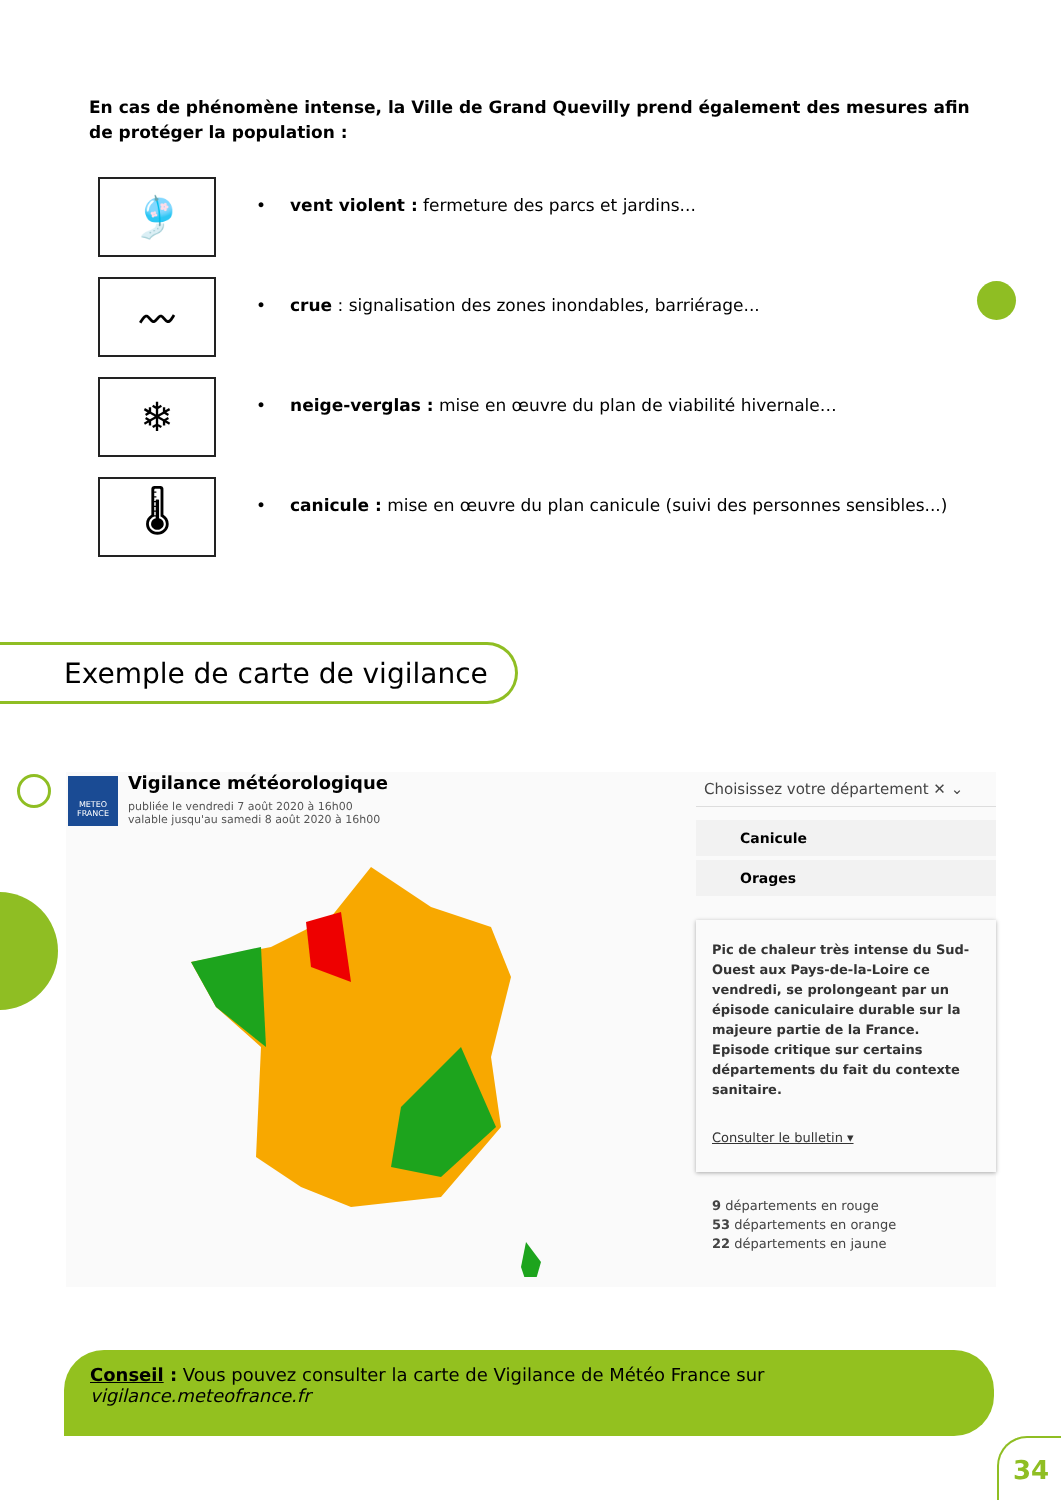En cas de phénomène intense, la Ville de Grand Quevilly prend également des mesures afin de protéger la population :
🎐
• vent violent : fermeture des parcs et jardins...
〰
• crue : signalisation des zones inondables, barriérage...
❄
• neige-verglas : mise en œuvre du plan de viabilité hivernale…
🌡
• canicule : mise en œuvre du plan canicule (suivi des personnes sensibles...)
Exemple de carte de vigilance
METEO FRANCE
Vigilance météorologique
publiée le vendredi 7 août 2020 à 16h00
valable jusqu'au samedi 8 août 2020 à 16h00
Choisissez votre département ✕ ⌄
Canicule
Orages
Pic de chaleur très intense du Sud-Ouest aux Pays-de-la-Loire ce vendredi, se prolongeant par un épisode caniculaire durable sur la majeure partie de la France. Episode critique sur certains départements du fait du contexte sanitaire.
Consulter le bulletin ▾
9 départements en rouge
53 départements en orange
22 départements en jaune
Conseil : Vous pouvez consulter la carte de Vigilance de Météo France sur vigilance.meteofrance.fr
34